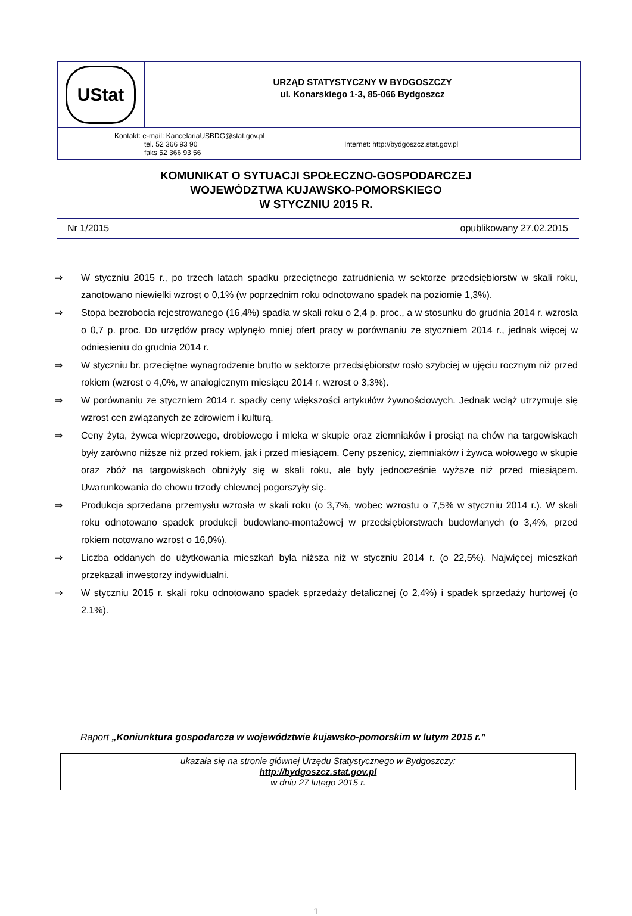UStat
URZĄD STATYSTYCZNY W BYDGOSZCZY
ul. Konarskiego 1-3, 85-066 Bydgoszcz
Kontakt: e-mail: KancelariaUSBDG@stat.gov.pl
tel. 52 366 93 90
faks 52 366 93 56
Internet: http://bydgoszcz.stat.gov.pl
KOMUNIKAT O SYTUACJI SPOŁECZNO-GOSPODARCZEJ
WOJEWÓDZTWA KUJAWSKO-POMORSKIEGO
W STYCZNIU 2015 R.
Nr 1/2015 opublikowany 27.02.2015
⇒ W styczniu 2015 r., po trzech latach spadku przeciętnego zatrudnienia w sektorze przedsiębiorstw w skali roku, zanotowano niewielki wzrost o 0,1% (w poprzednim roku odnotowano spadek na poziomie 1,3%).
⇒ Stopa bezrobocia rejestrowanego (16,4%) spadła w skali roku o 2,4 p. proc., a w stosunku do grudnia 2014 r. wzrosła o 0,7 p. proc. Do urzędów pracy wpłynęło mniej ofert pracy w porównaniu ze styczniem 2014 r., jednak więcej w odniesieniu do grudnia 2014 r.
⇒ W styczniu br. przeciętne wynagrodzenie brutto w sektorze przedsiębiorstw rosło szybciej w ujęciu rocznym niż przed rokiem (wzrost o 4,0%, w analogicznym miesiącu 2014 r. wzrost o 3,3%).
⇒ W porównaniu ze styczniem 2014 r. spadły ceny większości artykułów żywnościowych. Jednak wciąż utrzymuje się wzrost cen związanych ze zdrowiem i kulturą.
⇒ Ceny żyta, żywca wieprzowego, drobiowego i mleka w skupie oraz ziemniaków i prosiąt na chów na targowiskach były zarówno niższe niż przed rokiem, jak i przed miesiącem. Ceny pszenicy, ziemniaków i żywca wołowego w skupie oraz zbóż na targowiskach obniżyły się w skali roku, ale były jednocześnie wyższe niż przed miesiącem. Uwarunkowania do chowu trzody chlewnej pogorszyły się.
⇒ Produkcja sprzedana przemysłu wzrosła w skali roku (o 3,7%, wobec wzrostu o 7,5% w styczniu 2014 r.). W skali roku odnotowano spadek produkcji budowlano-montażowej w przedsiębiorstwach budowlanych (o 3,4%, przed rokiem notowano wzrost o 16,0%).
⇒ Liczba oddanych do użytkowania mieszkań była niższa niż w styczniu 2014 r. (o 22,5%). Najwięcej mieszkań przekazali inwestorzy indywidualni.
⇒ W styczniu 2015 r. skali roku odnotowano spadek sprzedaży detalicznej (o 2,4%) i spadek sprzedaży hurtowej (o 2,1%).
Raport „Koniunktura gospodarcza w województwie kujawsko-pomorskim w lutym 2015 r.”
ukazała się na stronie głównej Urzędu Statystycznego w Bydgoszczy:
http://bydgoszcz.stat.gov.pl
w dniu 27 lutego 2015 r.
1